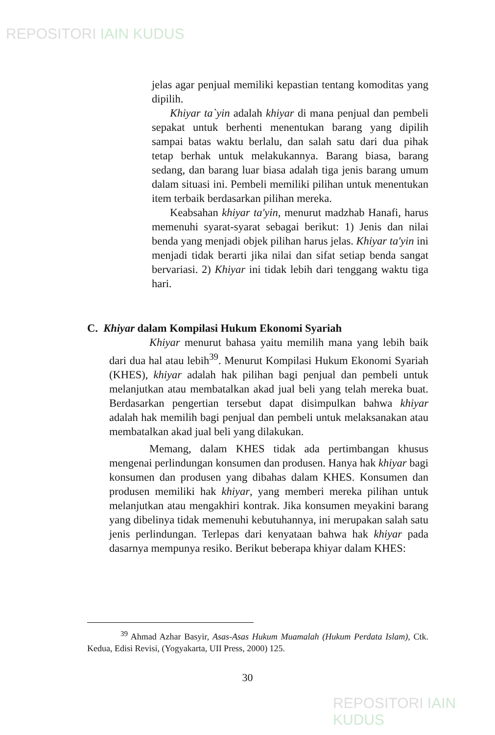REPOSITORI IAIN KUDUS
jelas agar penjual memiliki kepastian tentang komoditas yang dipilih.
Khiyar ta`yin adalah khiyar di mana penjual dan pembeli sepakat untuk berhenti menentukan barang yang dipilih sampai batas waktu berlalu, dan salah satu dari dua pihak tetap berhak untuk melakukannya. Barang biasa, barang sedang, dan barang luar biasa adalah tiga jenis barang umum dalam situasi ini. Pembeli memiliki pilihan untuk menentukan item terbaik berdasarkan pilihan mereka.
Keabsahan khiyar ta'yin, menurut madzhab Hanafi, harus memenuhi syarat-syarat sebagai berikut: 1) Jenis dan nilai benda yang menjadi objek pilihan harus jelas. Khiyar ta'yin ini menjadi tidak berarti jika nilai dan sifat setiap benda sangat bervariasi. 2) Khiyar ini tidak lebih dari tenggang waktu tiga hari.
C. Khiyar dalam Kompilasi Hukum Ekonomi Syariah
Khiyar menurut bahasa yaitu memilih mana yang lebih baik dari dua hal atau lebih<sup>39</sup>. Menurut Kompilasi Hukum Ekonomi Syariah (KHES), khiyar adalah hak pilihan bagi penjual dan pembeli untuk melanjutkan atau membatalkan akad jual beli yang telah mereka buat. Berdasarkan pengertian tersebut dapat disimpulkan bahwa khiyar adalah hak memilih bagi penjual dan pembeli untuk melaksanakan atau membatalkan akad jual beli yang dilakukan.
Memang, dalam KHES tidak ada pertimbangan khusus mengenai perlindungan konsumen dan produsen. Hanya hak khiyar bagi konsumen dan produsen yang dibahas dalam KHES. Konsumen dan produsen memiliki hak khiyar, yang memberi mereka pilihan untuk melanjutkan atau mengakhiri kontrak. Jika konsumen meyakini barang yang dibelinya tidak memenuhi kebutuhannya, ini merupakan salah satu jenis perlindungan. Terlepas dari kenyataan bahwa hak khiyar pada dasarnya mempunya resiko. Berikut beberapa khiyar dalam KHES:
<sup>39</sup> Ahmad Azhar Basyir, Asas-Asas Hukum Muamalah (Hukum Perdata Islam), Ctk. Kedua, Edisi Revisi, (Yogyakarta, UII Press, 2000) 125.
30
REPOSITORI IAIN KUDUS